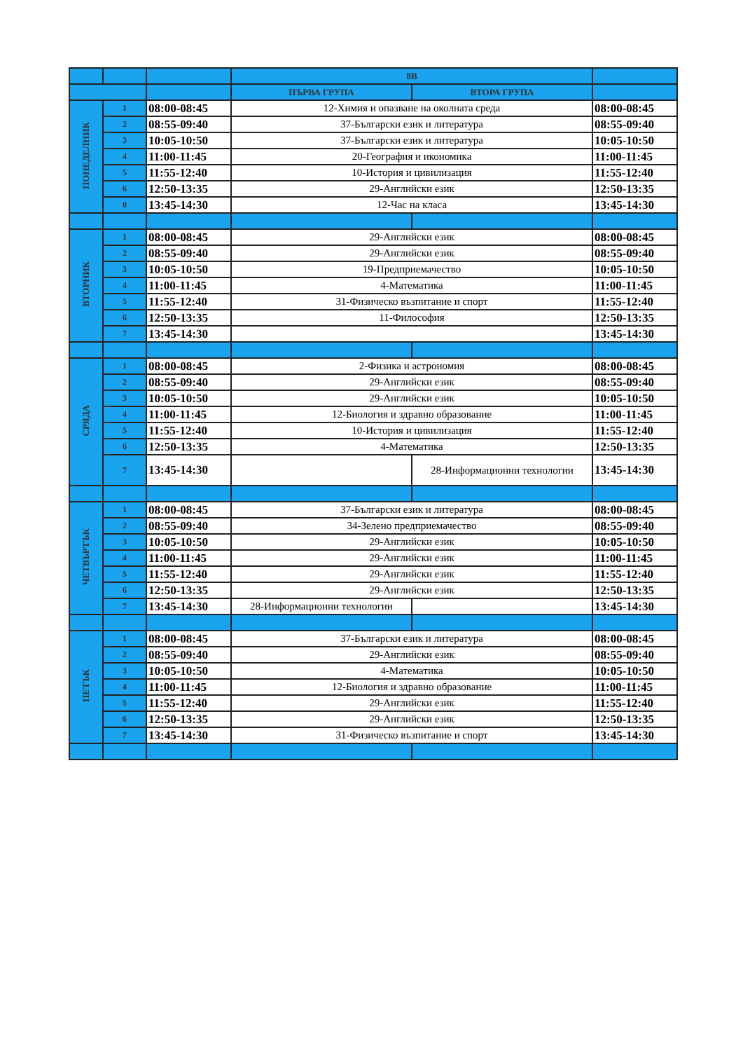| | | | 8В | | |
| --- | --- | --- | --- | --- | --- |
| | | | ПЪРВА ГРУПА | ВТОРА ГРУПА | |
| ПОНЕДЕЛНИК | 1 | 08:00-08:45 | 12-Химия и опазване на околната среда | | 08:00-08:45 |
| | 2 | 08:55-09:40 | 37-Български език и литература | | 08:55-09:40 |
| | 3 | 10:05-10:50 | 37-Български език и литература | | 10:05-10:50 |
| | 4 | 11:00-11:45 | 20-География и икономика | | 11:00-11:45 |
| | 5 | 11:55-12:40 | 10-История и цивилизация | | 11:55-12:40 |
| | 6 | 12:50-13:35 | 29-Английски език | | 12:50-13:35 |
| | 0 | 13:45-14:30 | 12-Час на класа | | 13:45-14:30 |
| ВТОРНИК | 1 | 08:00-08:45 | 29-Английски език | | 08:00-08:45 |
| | 2 | 08:55-09:40 | 29-Английски език | | 08:55-09:40 |
| | 3 | 10:05-10:50 | 19-Предприемачество | | 10:05-10:50 |
| | 4 | 11:00-11:45 | 4-Математика | | 11:00-11:45 |
| | 5 | 11:55-12:40 | 31-Физическо възпитание и спорт | | 11:55-12:40 |
| | 6 | 12:50-13:35 | 11-Философия | | 12:50-13:35 |
| | 7 | 13:45-14:30 | | | 13:45-14:30 |
| СРЯДА | 1 | 08:00-08:45 | 2-Физика и астрономия | | 08:00-08:45 |
| | 2 | 08:55-09:40 | 29-Английски език | | 08:55-09:40 |
| | 3 | 10:05-10:50 | 29-Английски език | | 10:05-10:50 |
| | 4 | 11:00-11:45 | 12-Биология и здравно образование | | 11:00-11:45 |
| | 5 | 11:55-12:40 | 10-История и цивилизация | | 11:55-12:40 |
| | 6 | 12:50-13:35 | 4-Математика | | 12:50-13:35 |
| | 7 | 13:45-14:30 | | 28-Информационни технологии | 13:45-14:30 |
| ЧЕТВЪРТЪК | 1 | 08:00-08:45 | 37-Български език и литература | | 08:00-08:45 |
| | 2 | 08:55-09:40 | 34-Зелено предприемачество | | 08:55-09:40 |
| | 3 | 10:05-10:50 | 29-Английски език | | 10:05-10:50 |
| | 4 | 11:00-11:45 | 29-Английски език | | 11:00-11:45 |
| | 5 | 11:55-12:40 | 29-Английски език | | 11:55-12:40 |
| | 6 | 12:50-13:35 | 29-Английски език | | 12:50-13:35 |
| | 7 | 13:45-14:30 | 28-Информационни технологии | | 13:45-14:30 |
| ПЕТЪК | 1 | 08:00-08:45 | 37-Български език и литература | | 08:00-08:45 |
| | 2 | 08:55-09:40 | 29-Английски език | | 08:55-09:40 |
| | 3 | 10:05-10:50 | 4-Математика | | 10:05-10:50 |
| | 4 | 11:00-11:45 | 12-Биология и здравно образование | | 11:00-11:45 |
| | 5 | 11:55-12:40 | 29-Английски език | | 11:55-12:40 |
| | 6 | 12:50-13:35 | 29-Английски език | | 12:50-13:35 |
| | 7 | 13:45-14:30 | 31-Физическо възпитание и спорт | | 13:45-14:30 |